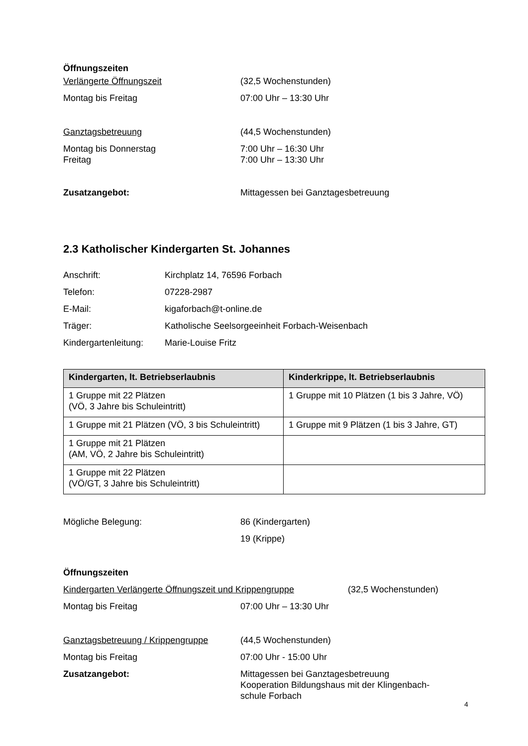Öffnungszeiten
Verlängerte Öffnungszeit (32,5 Wochenstunden)
Montag bis Freitag 07:00 Uhr – 13:30 Uhr
Ganztagsbetreuung (44,5 Wochenstunden)
Montag bis Donnerstag 7:00 Uhr – 16:30 Uhr
Freitag 7:00 Uhr – 13:30 Uhr
Zusatzangebot: Mittagessen bei Ganztagesbetreuung
2.3 Katholischer Kindergarten St. Johannes
Anschrift: Kirchplatz 14, 76596 Forbach
Telefon: 07228-2987
E-Mail: kigaforbach@t-online.de
Träger: Katholische Seelsorgeeinheit Forbach-Weisenbach
Kindergartenleitung:
Marie-Louise Fritz
| Kindergarten, lt. Betriebserlaubnis | Kinderkrippe, lt. Betriebserlaubnis |
| --- | --- |
| 1 Gruppe mit 22 Plätzen (VÖ, 3 Jahre bis Schuleintritt) | 1 Gruppe mit 10 Plätzen (1 bis 3 Jahre, VÖ) |
| 1 Gruppe mit 21 Plätzen (VÖ, 3 bis Schuleintritt) | 1 Gruppe mit 9 Plätzen (1 bis 3 Jahre, GT) |
| 1 Gruppe mit 21 Plätzen (AM, VÖ, 2 Jahre bis Schuleintritt) | |
| 1 Gruppe mit 22 Plätzen (VÖ/GT, 3 Jahre bis Schuleintritt) | |
Mögliche Belegung: 86 (Kindergarten)
19 (Krippe)
Öffnungszeiten
Kindergarten Verlängerte Öffnungszeit und Krippengruppe
(32,5 Wochenstunden)
Montag bis Freitag 07:00 Uhr – 13:30 Uhr
Ganztagsbetreuung / Krippengruppe
(44,5 Wochenstunden)
Montag bis Freitag 07:00 Uhr - 15:00 Uhr
Zusatzangebot: Mittagessen bei Ganztagesbetreuung
Kooperation Bildungshaus mit der Klingenbach-
schule Forbach
4